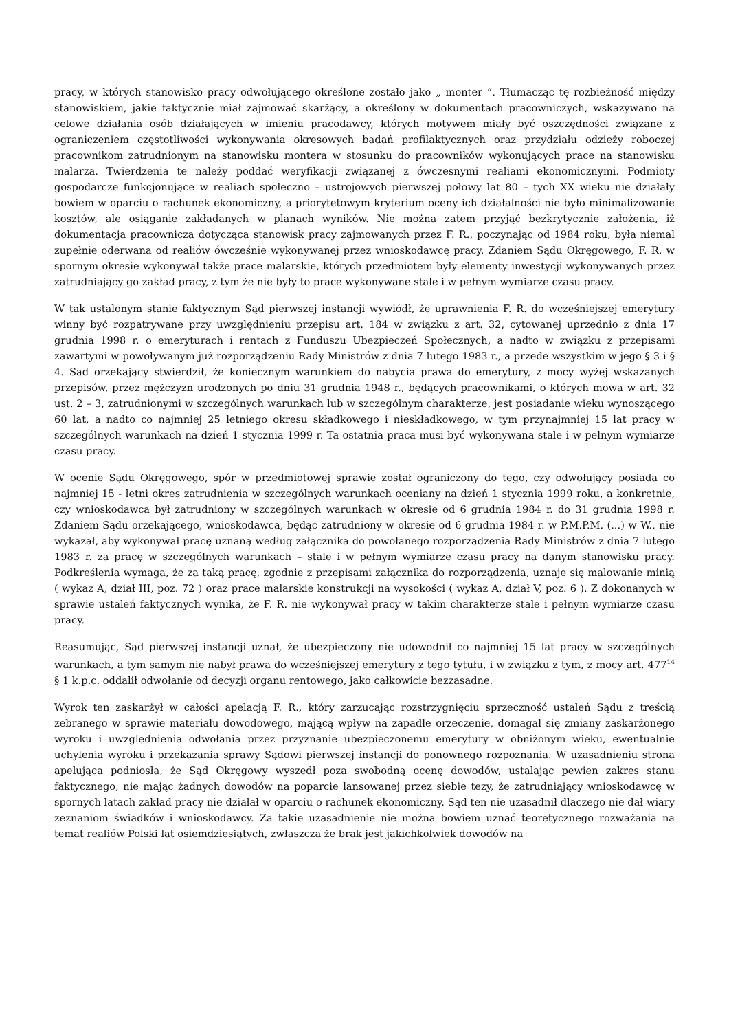pracy, w których stanowisko pracy odwołującego określone zostało jako „ monter ”. Tłumacząc tę rozbieżność między stanowiskiem, jakie faktycznie miał zajmować skarżący, a określony w dokumentach pracowniczych, wskazywano na celowe działania osób działających w imieniu pracodawcy, których motywem miały być oszczędności związane z ograniczeniem częstotliwości wykonywania okresowych badań profilaktycznych oraz przydziału odzieży roboczej pracownikom zatrudnionym na stanowisku montera w stosunku do pracowników wykonujących prace na stanowisku malarza. Twierdzenia te należy poddać weryfikacji związanej z ówczesnymi realiami ekonomicznymi. Podmioty gospodarcze funkcjonujące w realiach społeczno – ustrojowych pierwszej połowy lat 80 – tych XX wieku nie działały bowiem w oparciu o rachunek ekonomiczny, a priorytetowym kryterium oceny ich działalności nie było minimalizowanie kosztów, ale osiąganie zakładanych w planach wyników. Nie można zatem przyjąć bezkrytycznie założenia, iż dokumentacja pracownicza dotycząca stanowisk pracy zajmowanych przez F. R., poczynając od 1984 roku, była niemal zupełnie oderwana od realiów ówcześnie wykonywanej przez wnioskodawcę pracy. Zdaniem Sądu Okręgowego, F. R. w spornym okresie wykonywał także prace malarskie, których przedmiotem były elementy inwestycji wykonywanych przez zatrudniający go zakład pracy, z tym że nie były to prace wykonywane stale i w pełnym wymiarze czasu pracy.
W tak ustalonym stanie faktycznym Sąd pierwszej instancji wywiódł, że uprawnienia F. R. do wcześniejszej emerytury winny być rozpatrywane przy uwzględnieniu przepisu art. 184 w związku z art. 32, cytowanej uprzednio z dnia 17 grudnia 1998 r. o emeryturach i rentach z Funduszu Ubezpieczeń Społecznych, a nadto w związku z przepisami zawartymi w powoływanym już rozporządzeniu Rady Ministrów z dnia 7 lutego 1983 r., a przede wszystkim w jego § 3 i § 4. Sąd orzekający stwierdził, że koniecznym warunkiem do nabycia prawa do emerytury, z mocy wyżej wskazanych przepisów, przez mężczyzn urodzonych po dniu 31 grudnia 1948 r., będących pracownikami, o których mowa w art. 32 ust. 2 – 3, zatrudnionymi w szczególnych warunkach lub w szczególnym charakterze, jest posiadanie wieku wynoszącego 60 lat, a nadto co najmniej 25 letniego okresu składkowego i nieskładkowego, w tym przynajmniej 15 lat pracy w szczególnych warunkach na dzień 1 stycznia 1999 r. Ta ostatnia praca musi być wykonywana stale i w pełnym wymiarze czasu pracy.
W ocenie Sądu Okręgowego, spór w przedmiotowej sprawie został ograniczony do tego, czy odwołujący posiada co najmniej 15 - letni okres zatrudnienia w szczególnych warunkach oceniany na dzień 1 stycznia 1999 roku, a konkretnie, czy wnioskodawca był zatrudniony w szczególnych warunkach w okresie od 6 grudnia 1984 r. do 31 grudnia 1998 r. Zdaniem Sądu orzekającego, wnioskodawca, będąc zatrudniony w okresie od 6 grudnia 1984 r. w P.M.P.M. (...) w W., nie wykazał, aby wykonywał pracę uznaną według załącznika do powołanego rozporządzenia Rady Ministrów z dnia 7 lutego 1983 r. za pracę w szczególnych warunkach – stale i w pełnym wymiarze czasu pracy na danym stanowisku pracy. Podkreślenia wymaga, że za taką pracę, zgodnie z przepisami załącznika do rozporządzenia, uznaje się malowanie minią ( wykaz A, dział III, poz. 72 ) oraz prace malarskie konstrukcji na wysokości ( wykaz A, dział V, poz. 6 ). Z dokonanych w sprawie ustaleń faktycznych wynika, że F. R. nie wykonywał pracy w takim charakterze stale i pełnym wymiarze czasu pracy.
Reasumując, Sąd pierwszej instancji uznał, że ubezpieczony nie udowodnił co najmniej 15 lat pracy w szczególnych warunkach, a tym samym nie nabył prawa do wcześniejszej emerytury z tego tytułu, i w związku z tym, z mocy art. 477<sup>14</sup> § 1 k.p.c. oddalił odwołanie od decyzji organu rentowego, jako całkowicie bezzasadne.
Wyrok ten zaskarżył w całości apelacją F. R., który zarzucając rozstrzygnięciu sprzeczność ustaleń Sądu z treścią zebranego w sprawie materiału dowodowego, mającą wpływ na zapadłe orzeczenie, domagał się zmiany zaskarżonego wyroku i uwzględnienia odwołania przez przyznanie ubezpieczonemu emerytury w obniżonym wieku, ewentualnie uchylenia wyroku i przekazania sprawy Sądowi pierwszej instancji do ponownego rozpoznania. W uzasadnieniu strona apelująca podniosła, że Sąd Okręgowy wyszedł poza swobodną ocenę dowodów, ustalając pewien zakres stanu faktycznego, nie mając żadnych dowodów na poparcie lansowanej przez siebie tezy, że zatrudniający wnioskodawcę w spornych latach zakład pracy nie działał w oparciu o rachunek ekonomiczny. Sąd ten nie uzasadnił dlaczego nie dał wiary zeznaniom świadków i wnioskodawcy. Za takie uzasadnienie nie można bowiem uznać teoretycznego rozważania na temat realiów Polski lat osiemdziesiątych, zwłaszcza że brak jest jakichkolwiek dowodów na